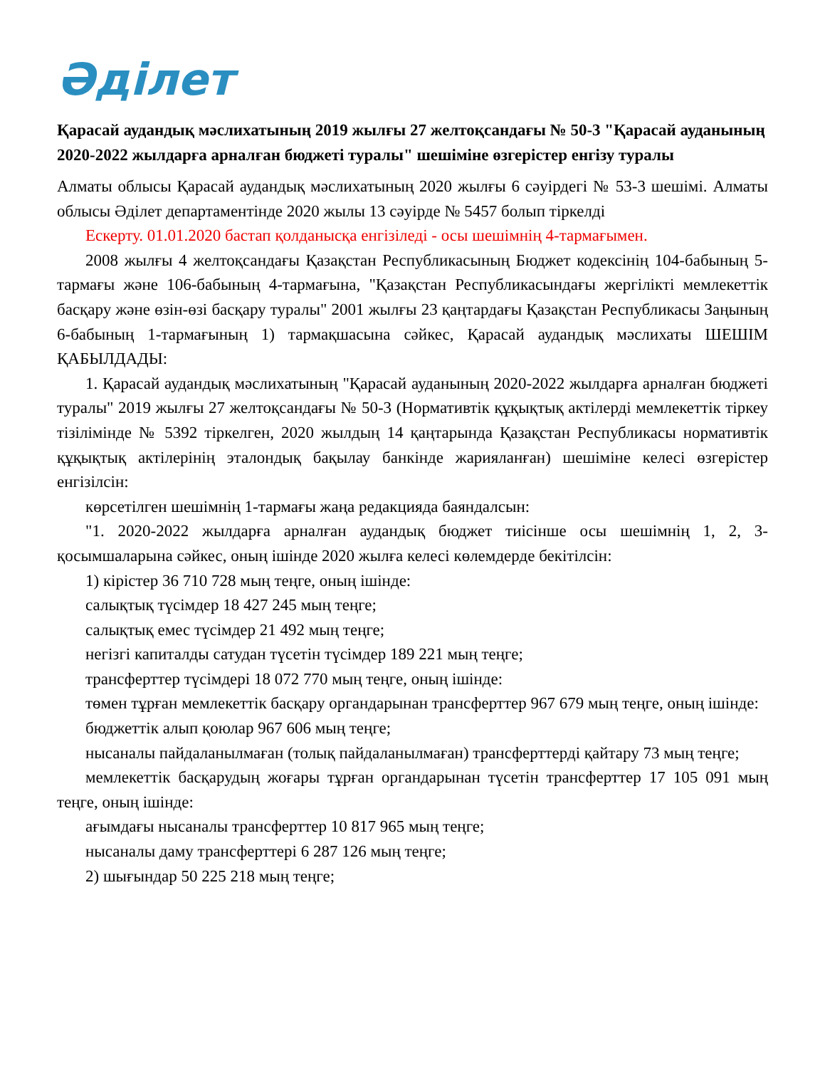Әділет
Қарасай аудандық мәслихатының 2019 жылғы 27 желтоқсандағы № 50-3 "Қарасай ауданының 2020-2022 жылдарға арналған бюджеті туралы" шешіміне өзгерістер енгізу туралы
Алматы облысы Қарасай аудандық мәслихатының 2020 жылғы 6 сәуірдегі № 53-3 шешімі. Алматы облысы Әділет департаментінде 2020 жылы 13 сәуірде № 5457 болып тіркелді
Ескерту. 01.01.2020 бастап қолданысқа енгізіледі - осы шешімнің 4-тармағымен.
2008 жылғы 4 желтоқсандағы Қазақстан Республикасының Бюджет кодексінің 104-бабының 5-тармағы және 106-бабының 4-тармағына, "Қазақстан Республикасындағы жергілікті мемлекеттік басқару және өзін-өзі басқару туралы" 2001 жылғы 23 қаңтардағы Қазақстан Республикасы Заңының 6-бабының 1-тармағының 1) тармақшасына сәйкес, Қарасай аудандық мәслихаты ШЕШІМ ҚАБЫЛДАДЫ:
1. Қарасай аудандық мәслихатының "Қарасай ауданының 2020-2022 жылдарға арналған бюджеті туралы" 2019 жылғы 27 желтоқсандағы № 50-3 (Нормативтік құқықтық актілерді мемлекеттік тіркеу тізілімінде № 5392 тіркелген, 2020 жылдың 14 қаңтарында Қазақстан Республикасы нормативтік құқықтық актілерінің эталондық бақылау банкінде жарияланған) шешіміне келесі өзгерістер енгізілсін:
көрсетілген шешімнің 1-тармағы жаңа редакцияда баяндалсын:
"1. 2020-2022 жылдарға арналған аудандық бюджет тиісінше осы шешімнің 1, 2, 3-қосымшаларына сәйкес, оның ішінде 2020 жылға келесі көлемдерде бекітілсін:
1) кірістер 36 710 728 мың теңге, оның ішінде:
салықтық түсімдер 18 427 245 мың теңге;
салықтық емес түсімдер 21 492 мың теңге;
негізгі капиталды сатудан түсетін түсімдер 189 221 мың теңге;
трансферттер түсімдері 18 072 770 мың теңге, оның ішінде:
төмен тұрған мемлекеттік басқару органдарынан трансферттер 967 679 мың теңге, оның ішінде:
бюджеттік алып қоюлар 967 606 мың теңге;
нысаналы пайдаланылмаған (толық пайдаланылмаған) трансферттерді қайтару 73 мың теңге;
мемлекеттік басқарудың жоғары тұрған органдарынан түсетін трансферттер 17 105 091 мың теңге, оның ішінде:
ағымдағы нысаналы трансферттер 10 817 965 мың теңге;
нысаналы даму трансферттері 6 287 126 мың теңге;
2) шығындар 50 225 218 мың теңге;